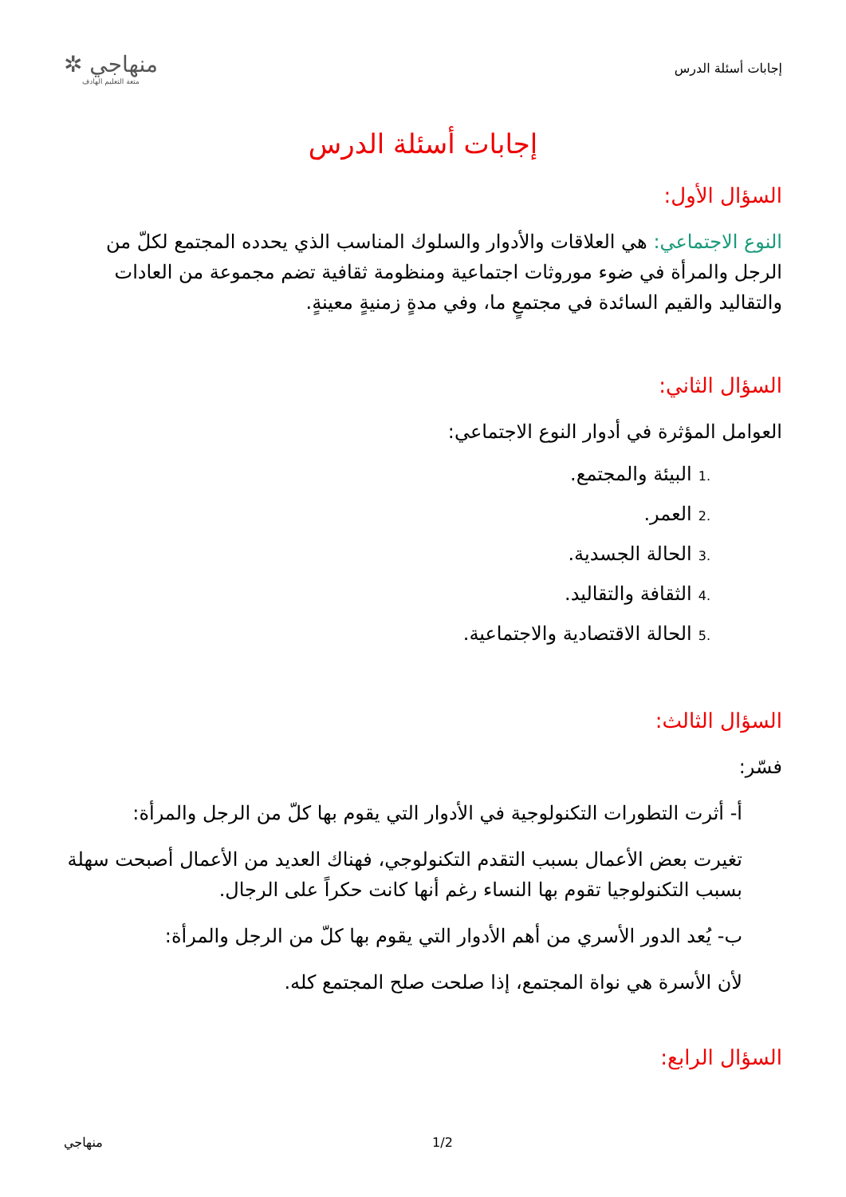إجابات أسئلة الدرس
منهاجي ✲
متعة التعليم الهادف
إجابات أسئلة الدرس
السؤال الأول:
النوع الاجتماعي: هي العلاقات والأدوار والسلوك المناسب الذي يحدده المجتمع لكلّ من الرجل والمرأة في ضوء موروثات اجتماعية ومنظومة ثقافية تضم مجموعة من العادات والتقاليد والقيم السائدة في مجتمعٍ ما، وفي مدةٍ زمنيةٍ معينةٍ.
السؤال الثاني:
العوامل المؤثرة في أدوار النوع الاجتماعي:
.1البيئة والمجتمع.
.2العمر.
.3الحالة الجسدية.
.4الثقافة والتقاليد.
.5الحالة الاقتصادية والاجتماعية.
السؤال الثالث:
فسّر:
أ- أثرت التطورات التكنولوجية في الأدوار التي يقوم بها كلّ من الرجل والمرأة:
تغيرت بعض الأعمال بسبب التقدم التكنولوجي، فهناك العديد من الأعمال أصبحت سهلة بسبب التكنولوجيا تقوم بها النساء رغم أنها كانت حكراً على الرجال.
ب- يُعد الدور الأسري من أهم الأدوار التي يقوم بها كلّ من الرجل والمرأة:
لأن الأسرة هي نواة المجتمع، إذا صلحت صلح المجتمع كله.
السؤال الرابع:
منهاجي 1/2